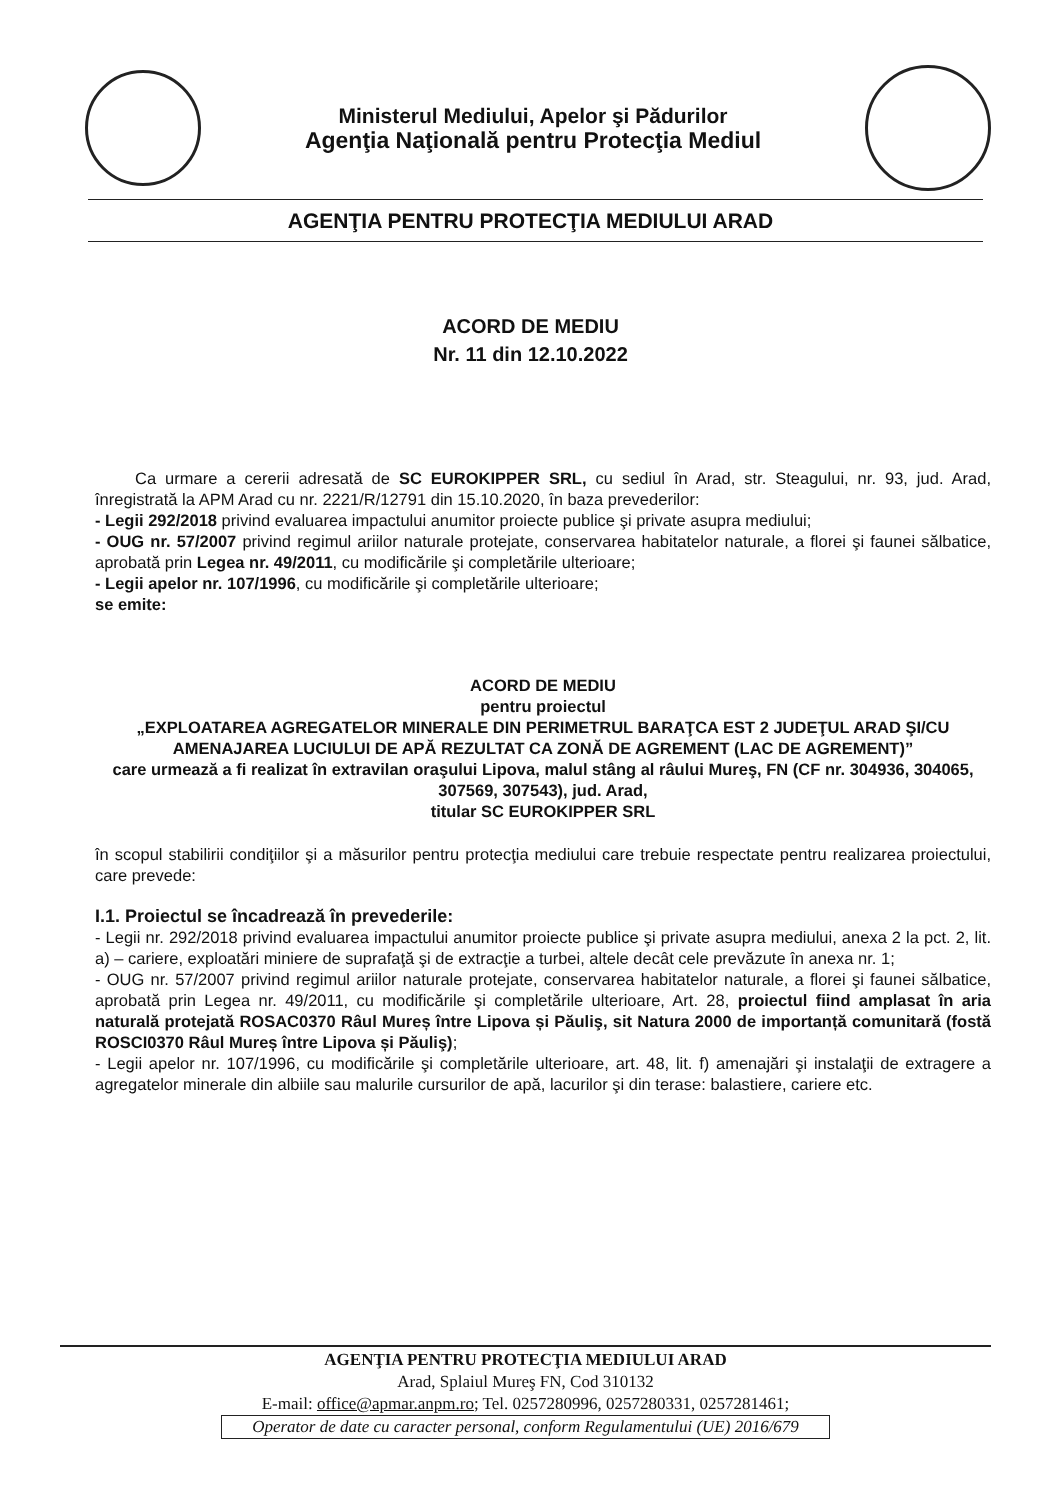Ministerul Mediului, Apelor şi Pădurilor
Agenţia Naţională pentru Protecţia Mediul
AGENŢIA PENTRU PROTECŢIA MEDIULUI ARAD
ACORD DE MEDIU
Nr. 11 din 12.10.2022
Ca urmare a cererii adresată de SC EUROKIPPER SRL, cu sediul în Arad, str. Steagului, nr. 93, jud. Arad, înregistrată la APM Arad cu nr. 2221/R/12791 din 15.10.2020, în baza prevederilor:
- Legii 292/2018 privind evaluarea impactului anumitor proiecte publice şi private asupra mediului;
- OUG nr. 57/2007 privind regimul ariilor naturale protejate, conservarea habitatelor naturale, a florei şi faunei sălbatice, aprobată prin Legea nr. 49/2011, cu modificările şi completările ulterioare;
- Legii apelor nr. 107/1996, cu modificările şi completările ulterioare;
se emite:
ACORD DE MEDIU
pentru proiectul
„EXPLOATAREA AGREGATELOR MINERALE DIN PERIMETRUL BARAŢCA EST 2 JUDEŢUL ARAD ŞI/CU AMENAJAREA LUCIULUI DE APĂ REZULTAT CA ZONĂ DE AGREMENT (LAC DE AGREMENT)”
care urmează a fi realizat în extravilan oraşului Lipova, malul stâng al râului Mureş, FN (CF nr. 304936, 304065, 307569, 307543), jud. Arad,
titular SC EUROKIPPER SRL
în scopul stabilirii condiţiilor şi a măsurilor pentru protecţia mediului care trebuie respectate pentru realizarea proiectului, care prevede:
I.1. Proiectul se încadrează în prevederile:
- Legii nr. 292/2018 privind evaluarea impactului anumitor proiecte publice şi private asupra mediului, anexa 2 la pct. 2, lit. a) – cariere, exploatări miniere de suprafaţă şi de extracţie a turbei, altele decât cele prevăzute în anexa nr. 1;
- OUG nr. 57/2007 privind regimul ariilor naturale protejate, conservarea habitatelor naturale, a florei şi faunei sălbatice, aprobată prin Legea nr. 49/2011, cu modificările şi completările ulterioare, Art. 28, proiectul fiind amplasat în aria naturală protejată ROSAC0370 Râul Mureș între Lipova și Păuliş, sit Natura 2000 de importanță comunitară (fostă ROSCI0370 Râul Mureș între Lipova și Păuliş);
- Legii apelor nr. 107/1996, cu modificările şi completările ulterioare, art. 48, lit. f) amenajări şi instalaţii de extragere a agregatelor minerale din albiile sau malurile cursurilor de apă, lacurilor şi din terase: balastiere, cariere etc.
AGENŢIA PENTRU PROTECŢIA MEDIULUI ARAD
Arad, Splaiul Mureş FN, Cod 310132
E-mail: office@apmar.anpm.ro; Tel. 0257280996, 0257280331, 0257281461;
Operator de date cu caracter personal, conform Regulamentului (UE) 2016/679